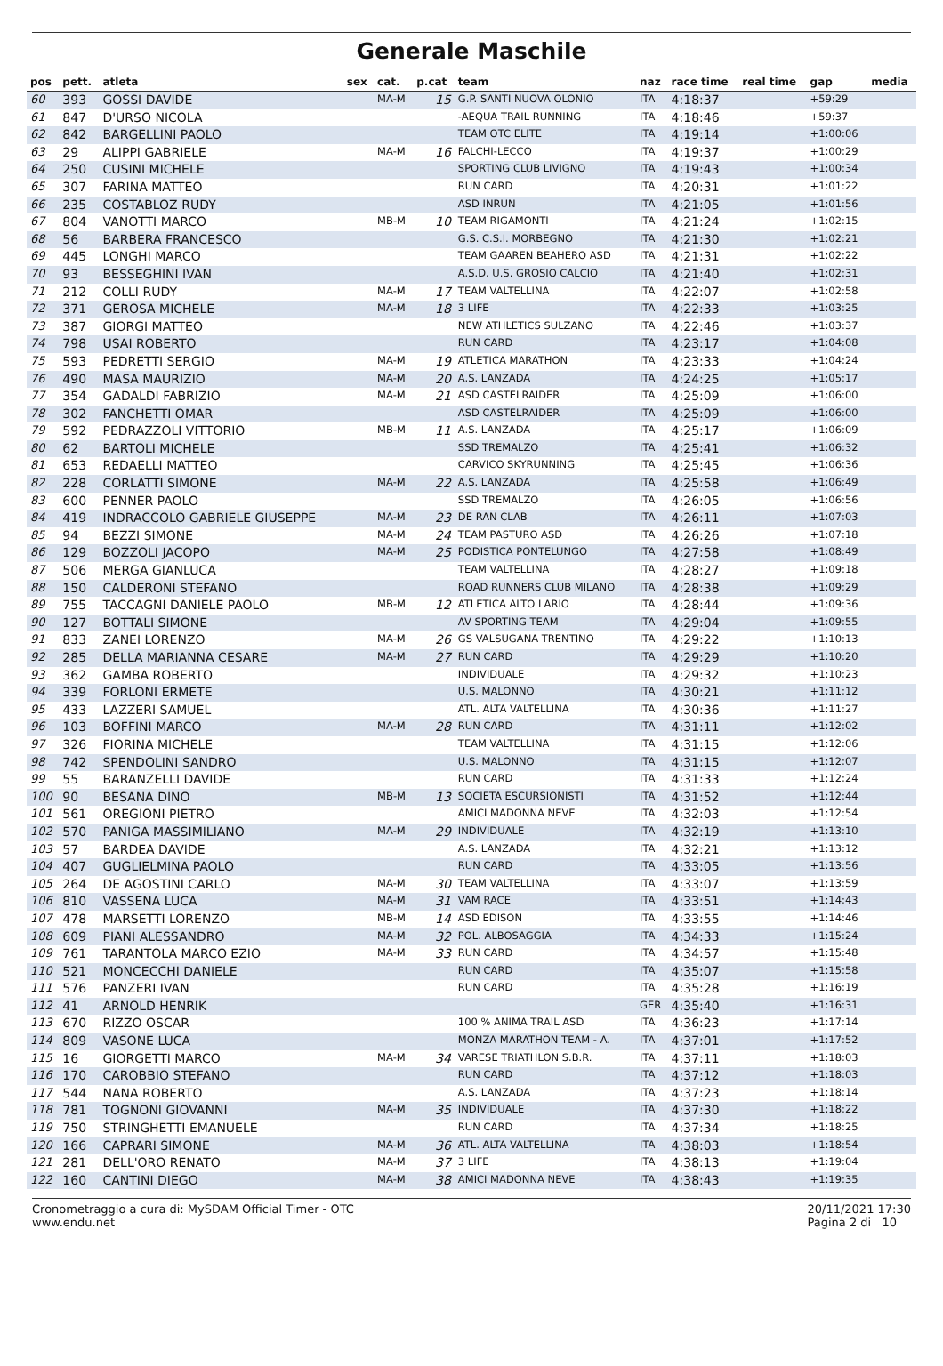Generale Maschile
| pos | pett. | atleta | sex | cat. | p.cat | team | naz | race time | real time | gap | media |
| --- | --- | --- | --- | --- | --- | --- | --- | --- | --- | --- | --- |
| 60 | 393 | GOSSI DAVIDE | | MA-M | 15 | G.P. SANTI NUOVA OLONIO | ITA | 4:18:37 | | +59:29 | |
| 61 | 847 | D'URSO NICOLA | | | | -AEQUA TRAIL RUNNING | ITA | 4:18:46 | | +59:37 | |
| 62 | 842 | BARGELLINI PAOLO | | | | TEAM OTC ELITE | ITA | 4:19:14 | | +1:00:06 | |
| 63 | 29 | ALIPPI GABRIELE | | MA-M | 16 | FALCHI-LECCO | ITA | 4:19:37 | | +1:00:29 | |
| 64 | 250 | CUSINI MICHELE | | | | SPORTING CLUB LIVIGNO | ITA | 4:19:43 | | +1:00:34 | |
| 65 | 307 | FARINA MATTEO | | | | RUN CARD | ITA | 4:20:31 | | +1:01:22 | |
| 66 | 235 | COSTABLOZ RUDY | | | | ASD INRUN | ITA | 4:21:05 | | +1:01:56 | |
| 67 | 804 | VANOTTI MARCO | | MB-M | 10 | TEAM RIGAMONTI | ITA | 4:21:24 | | +1:02:15 | |
| 68 | 56 | BARBERA FRANCESCO | | | | G.S. C.S.I. MORBEGNO | ITA | 4:21:30 | | +1:02:21 | |
| 69 | 445 | LONGHI MARCO | | | | TEAM GAAREN BEAHERO ASD | ITA | 4:21:31 | | +1:02:22 | |
| 70 | 93 | BESSEGHINI IVAN | | | | A.S.D. U.S. GROSIO CALCIO | ITA | 4:21:40 | | +1:02:31 | |
| 71 | 212 | COLLI RUDY | | MA-M | 17 | TEAM VALTELLINA | ITA | 4:22:07 | | +1:02:58 | |
| 72 | 371 | GEROSA MICHELE | | MA-M | 18 | 3 LIFE | ITA | 4:22:33 | | +1:03:25 | |
| 73 | 387 | GIORGI MATTEO | | | | NEW ATHLETICS SULZANO | ITA | 4:22:46 | | +1:03:37 | |
| 74 | 798 | USAI ROBERTO | | | | RUN CARD | ITA | 4:23:17 | | +1:04:08 | |
| 75 | 593 | PEDRETTI SERGIO | | MA-M | 19 | ATLETICA MARATHON | ITA | 4:23:33 | | +1:04:24 | |
| 76 | 490 | MASA MAURIZIO | | MA-M | 20 | A.S. LANZADA | ITA | 4:24:25 | | +1:05:17 | |
| 77 | 354 | GADALDI FABRIZIO | | MA-M | 21 | ASD CASTELRAIDER | ITA | 4:25:09 | | +1:06:00 | |
| 78 | 302 | FANCHETTI OMAR | | | | ASD CASTELRAIDER | ITA | 4:25:09 | | +1:06:00 | |
| 79 | 592 | PEDRAZZOLI VITTORIO | | MB-M | 11 | A.S. LANZADA | ITA | 4:25:17 | | +1:06:09 | |
| 80 | 62 | BARTOLI MICHELE | | | | SSD TREMALZO | ITA | 4:25:41 | | +1:06:32 | |
| 81 | 653 | REDAELLI MATTEO | | | | CARVICO SKYRUNNING | ITA | 4:25:45 | | +1:06:36 | |
| 82 | 228 | CORLATTI SIMONE | | MA-M | 22 | A.S. LANZADA | ITA | 4:25:58 | | +1:06:49 | |
| 83 | 600 | PENNER PAOLO | | | | SSD TREMALZO | ITA | 4:26:05 | | +1:06:56 | |
| 84 | 419 | INDRACCOLO GABRIELE GIUSEPPE | | MA-M | 23 | DE RAN CLAB | ITA | 4:26:11 | | +1:07:03 | |
| 85 | 94 | BEZZI SIMONE | | MA-M | 24 | TEAM PASTURO ASD | ITA | 4:26:26 | | +1:07:18 | |
| 86 | 129 | BOZZOLI JACOPO | | MA-M | 25 | PODISTICA PONTELUNGO | ITA | 4:27:58 | | +1:08:49 | |
| 87 | 506 | MERGA GIANLUCA | | | | TEAM VALTELLINA | ITA | 4:28:27 | | +1:09:18 | |
| 88 | 150 | CALDERONI STEFANO | | | | ROAD RUNNERS CLUB MILANO | ITA | 4:28:38 | | +1:09:29 | |
| 89 | 755 | TACCAGNI DANIELE PAOLO | | MB-M | 12 | ATLETICA ALTO LARIO | ITA | 4:28:44 | | +1:09:36 | |
| 90 | 127 | BOTTALI SIMONE | | | | AV SPORTING TEAM | ITA | 4:29:04 | | +1:09:55 | |
| 91 | 833 | ZANEI LORENZO | | MA-M | 26 | GS VALSUGANA TRENTINO | ITA | 4:29:22 | | +1:10:13 | |
| 92 | 285 | DELLA MARIANNA CESARE | | MA-M | 27 | RUN CARD | ITA | 4:29:29 | | +1:10:20 | |
| 93 | 362 | GAMBA ROBERTO | | | | INDIVIDUALE | ITA | 4:29:32 | | +1:10:23 | |
| 94 | 339 | FORLONI ERMETE | | | | U.S. MALONNO | ITA | 4:30:21 | | +1:11:12 | |
| 95 | 433 | LAZZERI SAMUEL | | | | ATL. ALTA VALTELLINA | ITA | 4:30:36 | | +1:11:27 | |
| 96 | 103 | BOFFINI MARCO | | MA-M | 28 | RUN CARD | ITA | 4:31:11 | | +1:12:02 | |
| 97 | 326 | FIORINA MICHELE | | | | TEAM VALTELLINA | ITA | 4:31:15 | | +1:12:06 | |
| 98 | 742 | SPENDOLINI SANDRO | | | | U.S. MALONNO | ITA | 4:31:15 | | +1:12:07 | |
| 99 | 55 | BARANZELLI DAVIDE | | | | RUN CARD | ITA | 4:31:33 | | +1:12:24 | |
| 100 | 90 | BESANA DINO | | MB-M | 13 | SOCIETA ESCURSIONISTI | ITA | 4:31:52 | | +1:12:44 | |
| 101 | 561 | OREGIONI PIETRO | | | | AMICI MADONNA NEVE | ITA | 4:32:03 | | +1:12:54 | |
| 102 | 570 | PANIGA MASSIMILIANO | | MA-M | 29 | INDIVIDUALE | ITA | 4:32:19 | | +1:13:10 | |
| 103 | 57 | BARDEA DAVIDE | | | | A.S. LANZADA | ITA | 4:32:21 | | +1:13:12 | |
| 104 | 407 | GUGLIELMINA PAOLO | | | | RUN CARD | ITA | 4:33:05 | | +1:13:56 | |
| 105 | 264 | DE AGOSTINI CARLO | | MA-M | 30 | TEAM VALTELLINA | ITA | 4:33:07 | | +1:13:59 | |
| 106 | 810 | VASSENA LUCA | | MA-M | 31 | VAM RACE | ITA | 4:33:51 | | +1:14:43 | |
| 107 | 478 | MARSETTI LORENZO | | MB-M | 14 | ASD EDISON | ITA | 4:33:55 | | +1:14:46 | |
| 108 | 609 | PIANI ALESSANDRO | | MA-M | 32 | POL. ALBOSAGGIA | ITA | 4:34:33 | | +1:15:24 | |
| 109 | 761 | TARANTOLA MARCO EZIO | | MA-M | 33 | RUN CARD | ITA | 4:34:57 | | +1:15:48 | |
| 110 | 521 | MONCECCHI DANIELE | | | | RUN CARD | ITA | 4:35:07 | | +1:15:58 | |
| 111 | 576 | PANZERI IVAN | | | | RUN CARD | ITA | 4:35:28 | | +1:16:19 | |
| 112 | 41 | ARNOLD HENRIK | | | | | GER | 4:35:40 | | +1:16:31 | |
| 113 | 670 | RIZZO OSCAR | | | | 100 % ANIMA TRAIL ASD | ITA | 4:36:23 | | +1:17:14 | |
| 114 | 809 | VASONE LUCA | | | | MONZA MARATHON TEAM - A. | ITA | 4:37:01 | | +1:17:52 | |
| 115 | 16 | GIORGETTI MARCO | | MA-M | 34 | VARESE TRIATHLON S.B.R. | ITA | 4:37:11 | | +1:18:03 | |
| 116 | 170 | CAROBBIO STEFANO | | | | RUN CARD | ITA | 4:37:12 | | +1:18:03 | |
| 117 | 544 | NANA ROBERTO | | | | A.S. LANZADA | ITA | 4:37:23 | | +1:18:14 | |
| 118 | 781 | TOGNONI GIOVANNI | | MA-M | 35 | INDIVIDUALE | ITA | 4:37:30 | | +1:18:22 | |
| 119 | 750 | STRINGHETTI EMANUELE | | | | RUN CARD | ITA | 4:37:34 | | +1:18:25 | |
| 120 | 166 | CAPRARI SIMONE | | MA-M | 36 | ATL. ALTA VALTELLINA | ITA | 4:38:03 | | +1:18:54 | |
| 121 | 281 | DELL'ORO RENATO | | MA-M | 37 | 3 LIFE | ITA | 4:38:13 | | +1:19:04 | |
| 122 | 160 | CANTINI DIEGO | | MA-M | 38 | AMICI MADONNA NEVE | ITA | 4:38:43 | | +1:19:35 | |
Cronometraggio a cura di: MySDAM Official Timer - OTC
www.endu.net
20/11/2021 17:30
Pagina 2 di 10